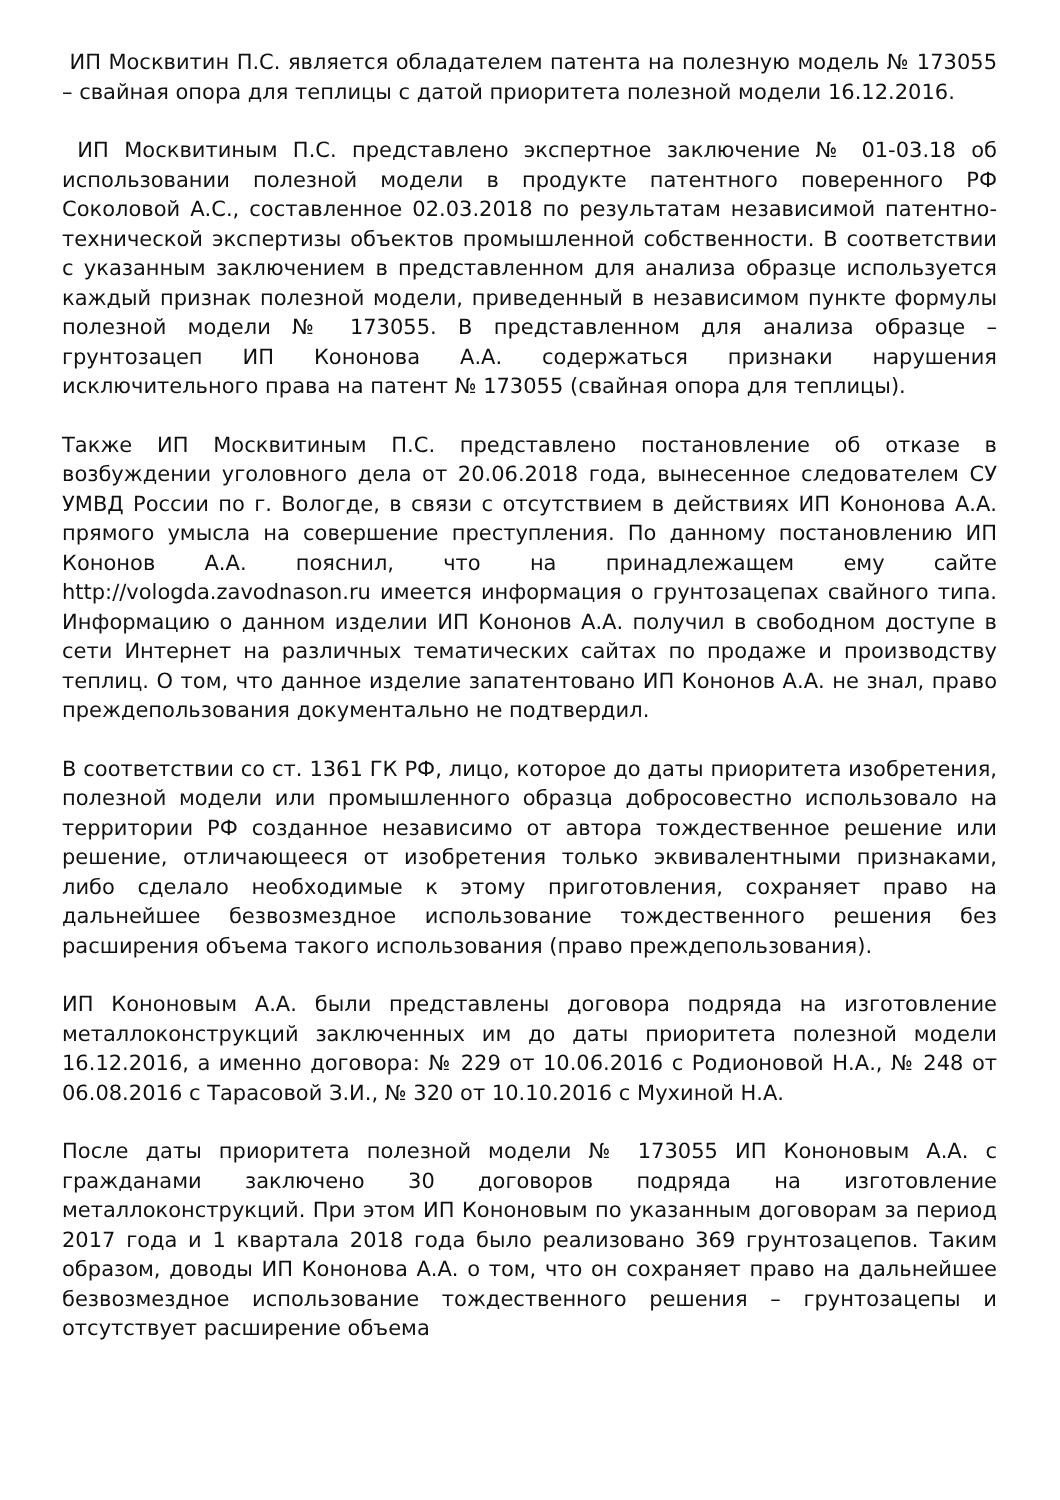ИП Москвитин П.С. является обладателем патента на полезную модель № 173055 – свайная опора для теплицы с датой приоритета полезной модели 16.12.2016.
ИП Москвитиным П.С. представлено экспертное заключение № 01-03.18 об использовании полезной модели в продукте патентного поверенного РФ Соколовой А.С., составленное 02.03.2018 по результатам независимой патентно-технической экспертизы объектов промышленной собственности. В соответствии с указанным заключением в представленном для анализа образце используется каждый признак полезной модели, приведенный в независимом пункте формулы полезной модели № 173055. В представленном для анализа образце – грунтозацеп ИП Кононова А.А. содержаться признаки нарушения исключительного права на патент № 173055 (свайная опора для теплицы).
Также ИП Москвитиным П.С. представлено постановление об отказе в возбуждении уголовного дела от 20.06.2018 года, вынесенное следователем СУ УМВД России по г. Вологде, в связи с отсутствием в действиях ИП Кононова А.А. прямого умысла на совершение преступления. По данному постановлению ИП Кононов А.А. пояснил, что на принадлежащем ему сайте http://vologda.zavodnason.ru имеется информация о грунтозацепах свайного типа. Информацию о данном изделии ИП Кононов А.А. получил в свободном доступе в сети Интернет на различных тематических сайтах по продаже и производству теплиц. О том, что данное изделие запатентовано ИП Кононов А.А. не знал, право преждепользования документально не подтвердил.
В соответствии со ст. 1361 ГК РФ, лицо, которое до даты приоритета изобретения, полезной модели или промышленного образца добросовестно использовало на территории РФ созданное независимо от автора тождественное решение или решение, отличающееся от изобретения только эквивалентными признаками, либо сделало необходимые к этому приготовления, сохраняет право на дальнейшее безвозмездное использование тождественного решения без расширения объема такого использования (право преждепользования).
ИП Кононовым А.А. были представлены договора подряда на изготовление металлоконструкций заключенных им до даты приоритета полезной модели 16.12.2016, а именно договора: № 229 от 10.06.2016 с Родионовой Н.А., № 248 от 06.08.2016 с Тарасовой З.И., № 320 от 10.10.2016 с Мухиной Н.А.
После даты приоритета полезной модели № 173055 ИП Кононовым А.А. с гражданами заключено 30 договоров подряда на изготовление металлоконструкций. При этом ИП Кононовым по указанным договорам за период 2017 года и 1 квартала 2018 года было реализовано 369 грунтозацепов. Таким образом, доводы ИП Кононова А.А. о том, что он сохраняет право на дальнейшее безвозмездное использование тождественного решения – грунтозацепы и отсутствует расширение объема